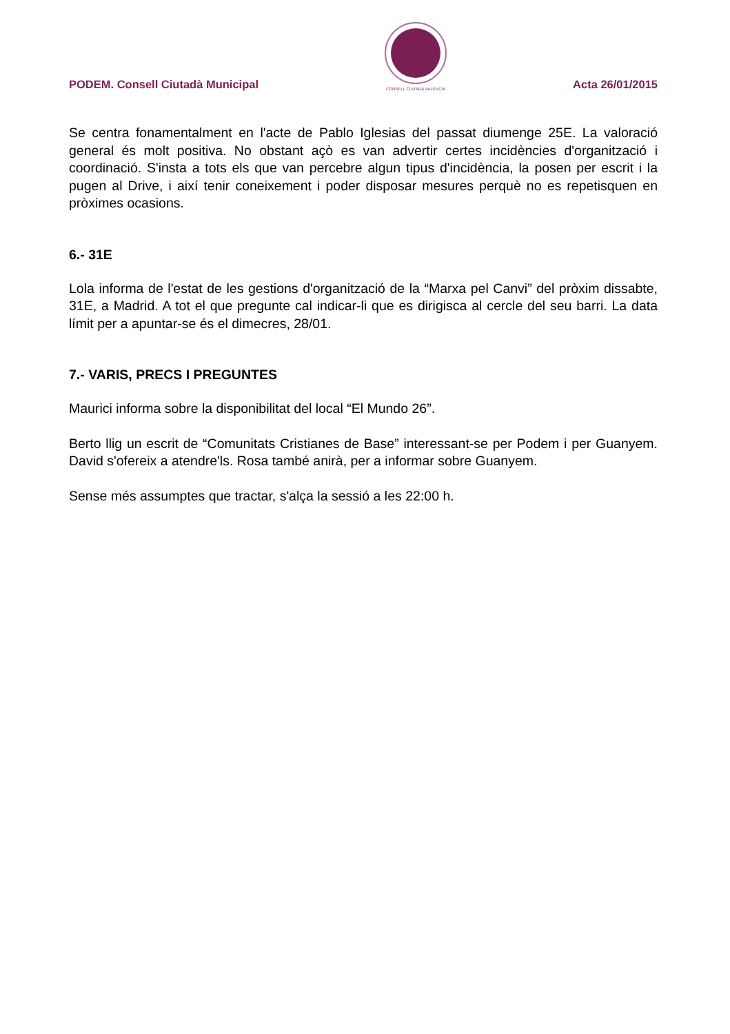PODEM. Consell Ciutadà Municipal
CONSELL CIUTADÀ VALÈNCIA Acta 26/01/2015
Se centra fonamentalment en l'acte de Pablo Iglesias del passat diumenge 25E. La valoració general és molt positiva. No obstant açò es van advertir certes incidències d'organització i coordinació. S'insta a tots els que van percebre algun tipus d'incidència, la posen per escrit i la pugen al Drive, i així tenir coneixement i poder disposar mesures perquè no es repetisquen en pròximes ocasions.
6.- 31E
Lola informa de l'estat de les gestions d'organització de la “Marxa pel Canvi” del pròxim dissabte, 31E, a Madrid. A tot el que pregunte cal indicar-li que es dirigisca al cercle del seu barri. La data límit per a apuntar-se és el dimecres, 28/01.
7.- VARIS, PRECS I PREGUNTES
Maurici informa sobre la disponibilitat del local “El Mundo 26”.
Berto llig un escrit de “Comunitats Cristianes de Base” interessant-se per Podem i per Guanyem. David s'ofereix a atendre'ls. Rosa també anirà, per a informar sobre Guanyem.
Sense més assumptes que tractar, s'alça la sessió a les 22:00 h.